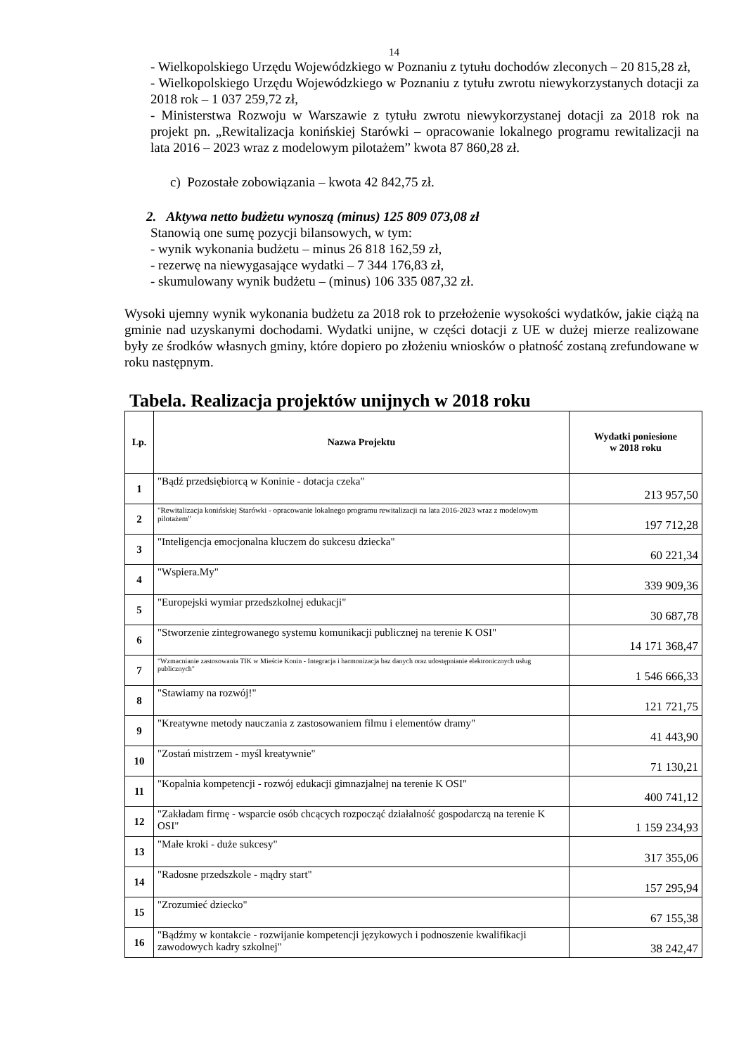14
- Wielkopolskiego Urzędu Wojewódzkiego w Poznaniu z tytułu dochodów zleconych – 20 815,28 zł,
- Wielkopolskiego Urzędu Wojewódzkiego w Poznaniu z tytułu zwrotu niewykorzystanych dotacji za 2018 rok – 1 037 259,72 zł,
- Ministerstwa Rozwoju w Warszawie z tytułu zwrotu niewykorzystanej dotacji za 2018 rok na projekt pn. „Rewitalizacja konińskiej Starówki – opracowanie lokalnego programu rewitalizacji na lata 2016 – 2023 wraz z modelowym pilotażem” kwota 87 860,28 zł.
c) Pozostałe zobowiązania – kwota 42 842,75 zł.
2. Aktywa netto budżetu wynoszą (minus) 125 809 073,08 zł
Stanowią one sumę pozycji bilansowych, w tym:
- wynik wykonania budżetu – minus 26 818 162,59 zł,
- rezerwę na niewygasające wydatki – 7 344 176,83 zł,
- skumulowany wynik budżetu – (minus) 106 335 087,32 zł.
Wysoki ujemny wynik wykonania budżetu za 2018 rok to przełożenie wysokości wydatków, jakie ciążą na gminie nad uzyskanymi dochodami. Wydatki unijne, w części dotacji z UE w dużej mierze realizowane były ze środków własnych gminy, które dopiero po złożeniu wniosków o płatność zostaną zrefundowane w roku następnym.
Tabela. Realizacja projektów unijnych w 2018 roku
| Lp. | Nazwa Projektu | Wydatki poniesione w 2018 roku |
| --- | --- | --- |
| 1 | "Bądź przedsiębiorcą w Koninie - dotacja czeka" | 213 957,50 |
| 2 | "Rewitalizacja konińskiej Starówki - opracowanie lokalnego programu rewitalizacji na lata 2016-2023 wraz z modelowym pilotażem" | 197 712,28 |
| 3 | "Inteligencja emocjonalna kluczem do sukcesu dziecka" | 60 221,34 |
| 4 | "Wspiera.My" | 339 909,36 |
| 5 | "Europejski wymiar przedszkolnej edukacji" | 30 687,78 |
| 6 | "Stworzenie zintegrowanego systemu komunikacji publicznej na terenie K OSI" | 14 171 368,47 |
| 7 | "Wzmacnianie zastosowania TIK w Mieście Konin - Integracja i harmonizacja baz danych oraz udostępnianie elektronicznych usług publicznych" | 1 546 666,33 |
| 8 | "Stawiamy na rozwój!" | 121 721,75 |
| 9 | "Kreatywne metody nauczania z zastosowaniem filmu i elementów dramy" | 41 443,90 |
| 10 | "Zostań mistrzem - myśl kreatywnie" | 71 130,21 |
| 11 | "Kopalnia kompetencji - rozwój edukacji gimnazjalnej na terenie K OSI" | 400 741,12 |
| 12 | "Zakładam firmę - wsparcie osób chcących rozpocząć działalność gospodarczą na terenie K OSI" | 1 159 234,93 |
| 13 | "Małe kroki - duże sukcesy" | 317 355,06 |
| 14 | "Radosne przedszkole - mądry start" | 157 295,94 |
| 15 | "Zrozumieć dziecko" | 67 155,38 |
| 16 | "Bądźmy w kontakcie - rozwijanie kompetencji językowych i podnoszenie kwalifikacji zawodowych kadry szkolnej" | 38 242,47 |